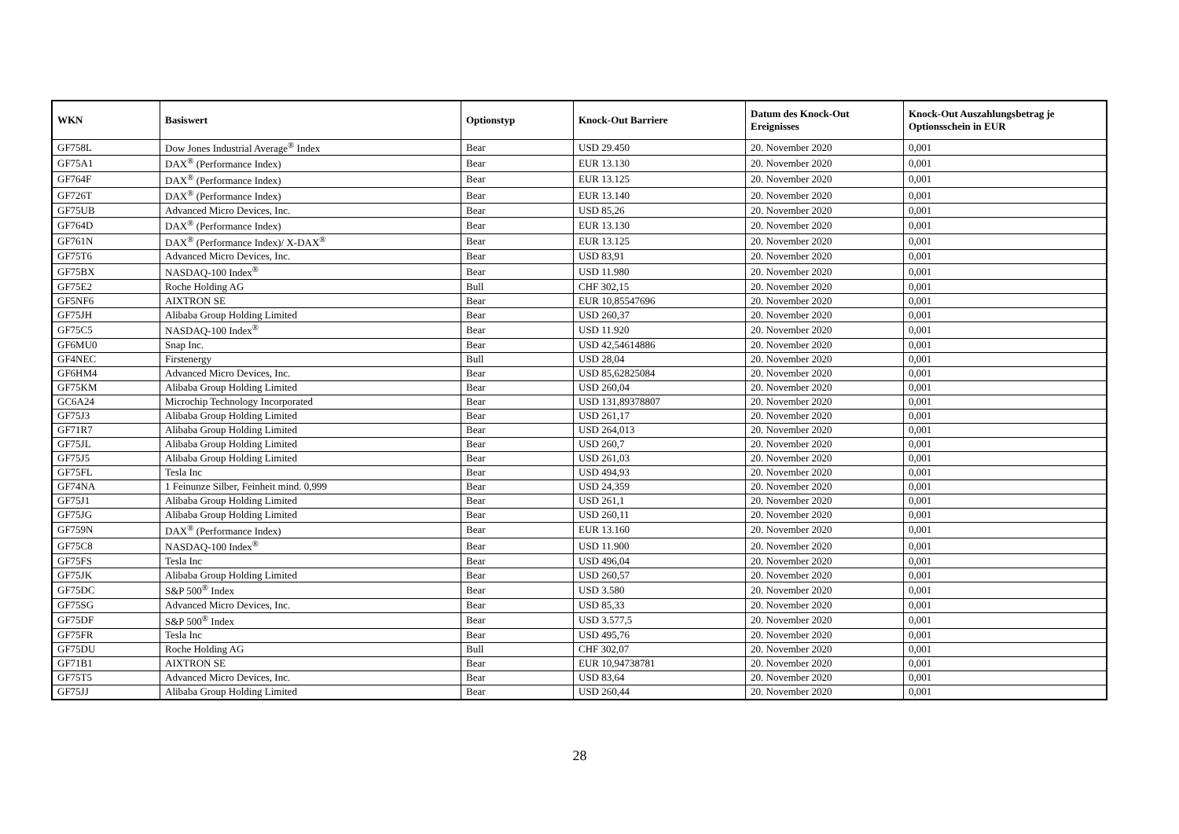| WKN | Basiswert | Optionstyp | Knock-Out Barriere | Datum des Knock-Out Ereignisses | Knock-Out Auszahlungsbetrag je Optionsschein in EUR |
| --- | --- | --- | --- | --- | --- |
| GF758L | Dow Jones Industrial Average<sup>®</sup> Index | Bear | USD 29.450 | 20. November 2020 | 0,001 |
| GF75A1 | DAX<sup>®</sup> (Performance Index) | Bear | EUR 13.130 | 20. November 2020 | 0,001 |
| GF764F | DAX<sup>®</sup> (Performance Index) | Bear | EUR 13.125 | 20. November 2020 | 0,001 |
| GF726T | DAX<sup>®</sup> (Performance Index) | Bear | EUR 13.140 | 20. November 2020 | 0,001 |
| GF75UB | Advanced Micro Devices, Inc. | Bear | USD 85,26 | 20. November 2020 | 0,001 |
| GF764D | DAX<sup>®</sup> (Performance Index) | Bear | EUR 13.130 | 20. November 2020 | 0,001 |
| GF761N | DAX<sup>®</sup> (Performance Index)/ X-DAX<sup>®</sup> | Bear | EUR 13.125 | 20. November 2020 | 0,001 |
| GF75T6 | Advanced Micro Devices, Inc. | Bear | USD 83,91 | 20. November 2020 | 0,001 |
| GF75BX | NASDAQ-100 Index<sup>®</sup> | Bear | USD 11.980 | 20. November 2020 | 0,001 |
| GF75E2 | Roche Holding AG | Bull | CHF 302,15 | 20. November 2020 | 0,001 |
| GF5NF6 | AIXTRON SE | Bear | EUR 10,85547696 | 20. November 2020 | 0,001 |
| GF75JH | Alibaba Group Holding Limited | Bear | USD 260,37 | 20. November 2020 | 0,001 |
| GF75C5 | NASDAQ-100 Index<sup>®</sup> | Bear | USD 11.920 | 20. November 2020 | 0,001 |
| GF6MU0 | Snap Inc. | Bear | USD 42,54614886 | 20. November 2020 | 0,001 |
| GF4NEC | Firstenergy | Bull | USD 28,04 | 20. November 2020 | 0,001 |
| GF6HM4 | Advanced Micro Devices, Inc. | Bear | USD 85,62825084 | 20. November 2020 | 0,001 |
| GF75KM | Alibaba Group Holding Limited | Bear | USD 260,04 | 20. November 2020 | 0,001 |
| GC6A24 | Microchip Technology Incorporated | Bear | USD 131,89378807 | 20. November 2020 | 0,001 |
| GF75J3 | Alibaba Group Holding Limited | Bear | USD 261,17 | 20. November 2020 | 0,001 |
| GF71R7 | Alibaba Group Holding Limited | Bear | USD 264,013 | 20. November 2020 | 0,001 |
| GF75JL | Alibaba Group Holding Limited | Bear | USD 260,7 | 20. November 2020 | 0,001 |
| GF75J5 | Alibaba Group Holding Limited | Bear | USD 261,03 | 20. November 2020 | 0,001 |
| GF75FL | Tesla Inc | Bear | USD 494,93 | 20. November 2020 | 0,001 |
| GF74NA | 1 Feinunze Silber, Feinheit mind. 0,999 | Bear | USD 24,359 | 20. November 2020 | 0,001 |
| GF75J1 | Alibaba Group Holding Limited | Bear | USD 261,1 | 20. November 2020 | 0,001 |
| GF75JG | Alibaba Group Holding Limited | Bear | USD 260,11 | 20. November 2020 | 0,001 |
| GF759N | DAX<sup>®</sup> (Performance Index) | Bear | EUR 13.160 | 20. November 2020 | 0,001 |
| GF75C8 | NASDAQ-100 Index<sup>®</sup> | Bear | USD 11.900 | 20. November 2020 | 0,001 |
| GF75FS | Tesla Inc | Bear | USD 496,04 | 20. November 2020 | 0,001 |
| GF75JK | Alibaba Group Holding Limited | Bear | USD 260,57 | 20. November 2020 | 0,001 |
| GF75DC | S&P 500<sup>®</sup> Index | Bear | USD 3.580 | 20. November 2020 | 0,001 |
| GF75SG | Advanced Micro Devices, Inc. | Bear | USD 85,33 | 20. November 2020 | 0,001 |
| GF75DF | S&P 500<sup>®</sup> Index | Bear | USD 3.577,5 | 20. November 2020 | 0,001 |
| GF75FR | Tesla Inc | Bear | USD 495,76 | 20. November 2020 | 0,001 |
| GF75DU | Roche Holding AG | Bull | CHF 302,07 | 20. November 2020 | 0,001 |
| GF71B1 | AIXTRON SE | Bear | EUR 10,94738781 | 20. November 2020 | 0,001 |
| GF75T5 | Advanced Micro Devices, Inc. | Bear | USD 83,64 | 20. November 2020 | 0,001 |
| GF75JJ | Alibaba Group Holding Limited | Bear | USD 260,44 | 20. November 2020 | 0,001 |
28